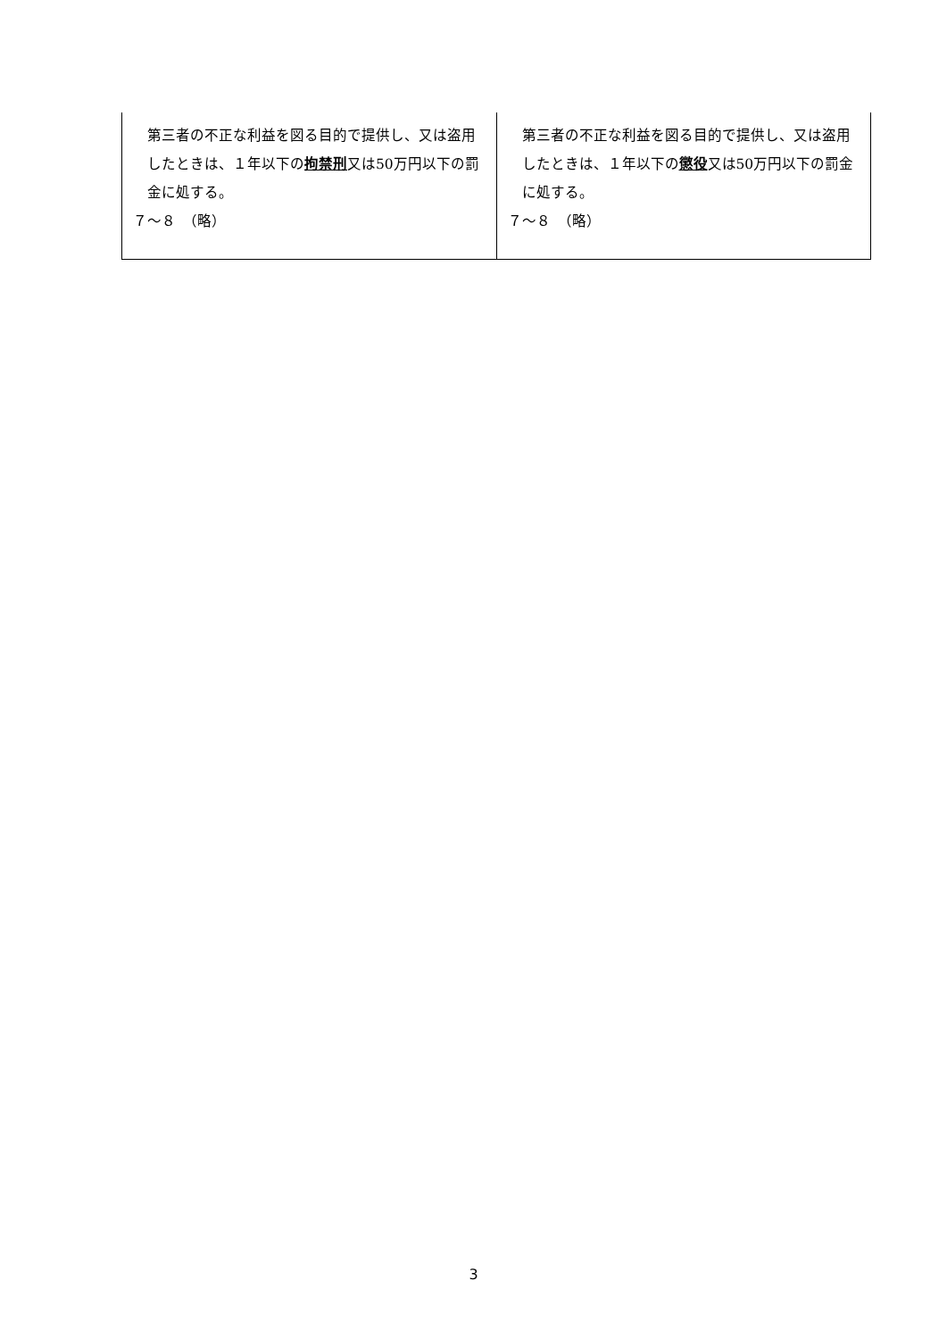| 第三者の不正な利益を図る目的で提供し、又は盗用したときは、１年以下の 拘禁刑 又は50万円以下の罰金に処する。 ７～８ （略） | 第三者の不正な利益を図る目的で提供し、又は盗用したときは、１年以下の 懲役 又は50万円以下の罰金に処する。 ７～８ （略） |
3